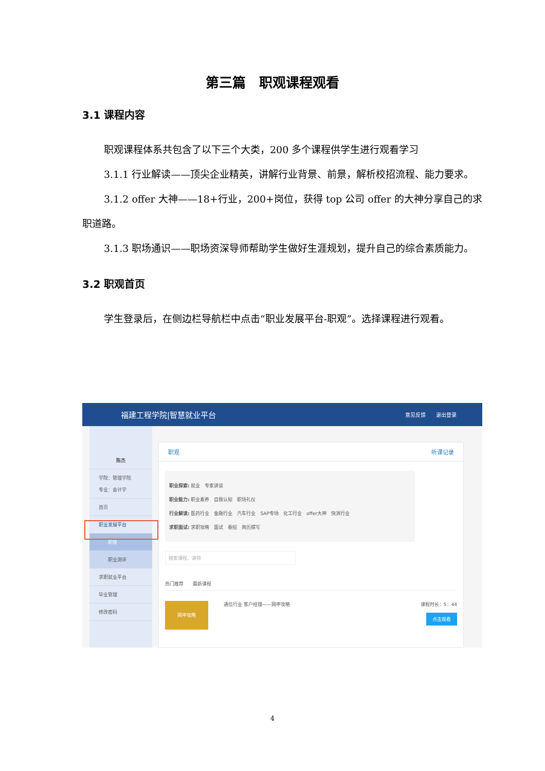第三篇　职观课程观看
3.1 课程内容
职观课程体系共包含了以下三个大类，200 多个课程供学生进行观看学习
3.1.1 行业解读——顶尖企业精英，讲解行业背景、前景，解析校招流程、能力要求。
3.1.2 offer 大神——18+行业，200+岗位，获得 top 公司 offer 的大神分享自己的求职道路。
3.1.3 职场通识——职场资深导师帮助学生做好生涯规划，提升自己的综合素质能力。
3.2 职观首页
学生登录后，在侧边栏导航栏中点击“职业发展平台-职观”。选择课程进行观看。
福建工程学院|智慧就业平台 意见反馈　　退出登录
陈杰
学院：管理学院
专业：会计学
首页
职业发展平台
职观
职业测评
求职就业平台
毕业管理
修改密码
职观 听课记录
职业探索: 就业　专家讲谈
职业能力: 职业素养　自我认知　职场礼仪
行业解读: 医药行业　金融行业　汽车行业　SAP专场　化工行业　offer大神　快消行业
求职面试: 求职攻略　面试　春招　简历撰写
搜索课程、讲师
热门推荐　　最新课程
网申攻略
通信行业 客户经理——网申攻略 课程时长：5：44
点击观看
4